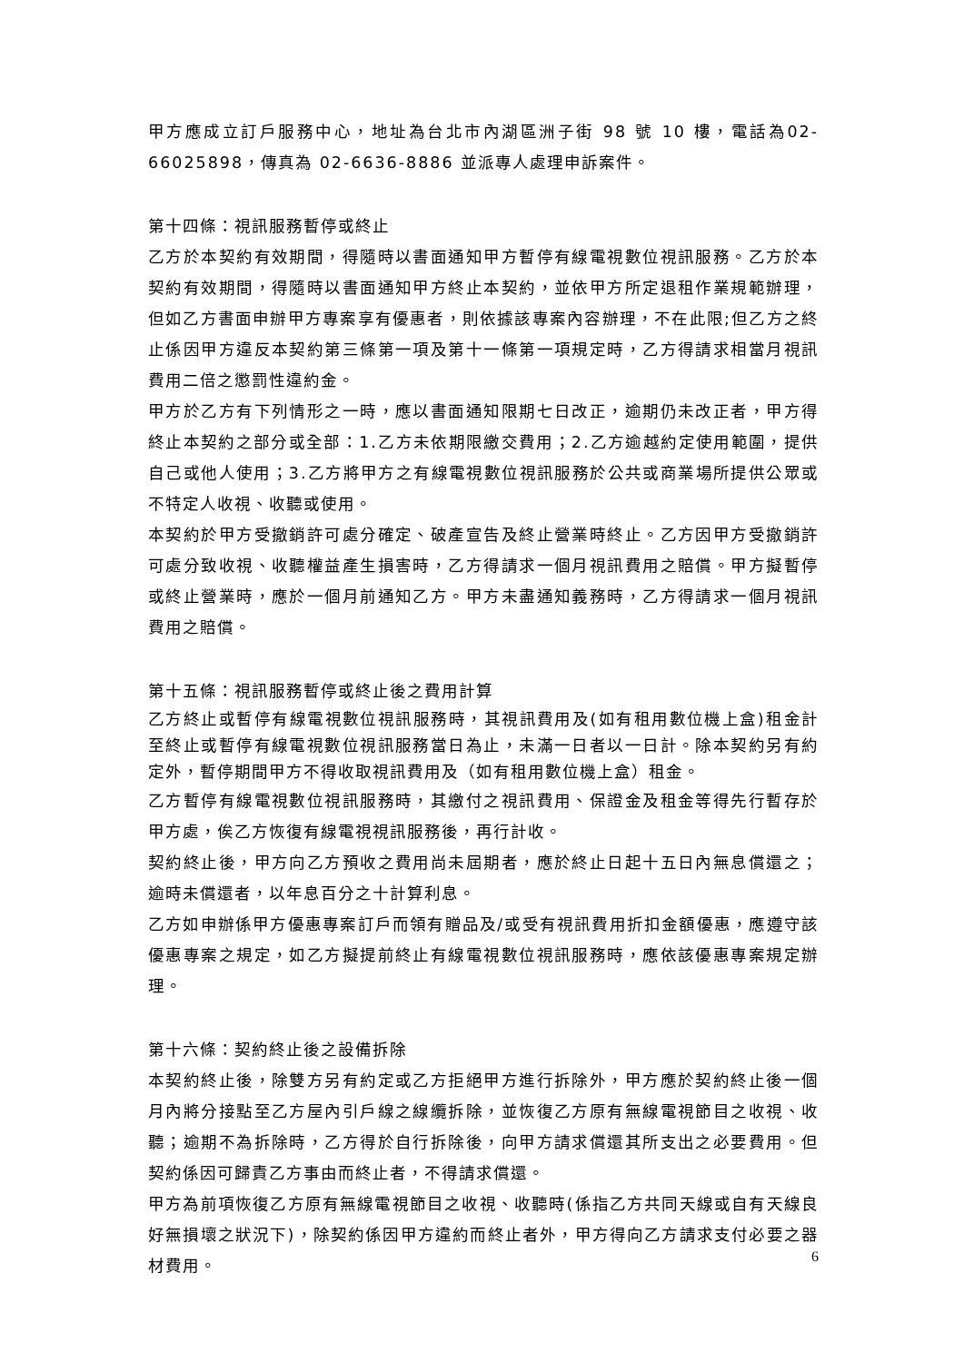甲方應成立訂戶服務中心，地址為台北市內湖區洲子街 98 號 10 樓，電話為02-66025898，傳真為 02-6636-8886 並派專人處理申訴案件。
第十四條：視訊服務暫停或終止
乙方於本契約有效期間，得隨時以書面通知甲方暫停有線電視數位視訊服務。乙方於本契約有效期間，得隨時以書面通知甲方終止本契約，並依甲方所定退租作業規範辦理，但如乙方書面申辦甲方專案享有優惠者，則依據該專案內容辦理，不在此限;但乙方之終止係因甲方違反本契約第三條第一項及第十一條第一項規定時，乙方得請求相當月視訊費用二倍之懲罰性違約金。
甲方於乙方有下列情形之一時，應以書面通知限期七日改正，逾期仍未改正者，甲方得終止本契約之部分或全部：1.乙方未依期限繳交費用；2.乙方逾越約定使用範圍，提供自己或他人使用；3.乙方將甲方之有線電視數位視訊服務於公共或商業場所提供公眾或不特定人收視、收聽或使用。
本契約於甲方受撤銷許可處分確定、破產宣告及終止營業時終止。乙方因甲方受撤銷許可處分致收視、收聽權益產生損害時，乙方得請求一個月視訊費用之賠償。甲方擬暫停或終止營業時，應於一個月前通知乙方。甲方未盡通知義務時，乙方得請求一個月視訊費用之賠償。
第十五條：視訊服務暫停或終止後之費用計算
乙方終止或暫停有線電視數位視訊服務時，其視訊費用及(如有租用數位機上盒)租金計至終止或暫停有線電視數位視訊服務當日為止，未滿一日者以一日計。除本契約另有約定外，暫停期間甲方不得收取視訊費用及（如有租用數位機上盒）租金。
乙方暫停有線電視數位視訊服務時，其繳付之視訊費用、保證金及租金等得先行暫存於甲方處，俟乙方恢復有線電視視訊服務後，再行計收。
契約終止後，甲方向乙方預收之費用尚未屆期者，應於終止日起十五日內無息償還之；逾時未償還者，以年息百分之十計算利息。
乙方如申辦係甲方優惠專案訂戶而領有贈品及/或受有視訊費用折扣金額優惠，應遵守該優惠專案之規定，如乙方擬提前終止有線電視數位視訊服務時，應依該優惠專案規定辦理。
第十六條：契約終止後之設備拆除
本契約終止後，除雙方另有約定或乙方拒絕甲方進行拆除外，甲方應於契約終止後一個月內將分接點至乙方屋內引戶線之線纜拆除，並恢復乙方原有無線電視節目之收視、收聽；逾期不為拆除時，乙方得於自行拆除後，向甲方請求償還其所支出之必要費用。但契約係因可歸責乙方事由而終止者，不得請求償還。
甲方為前項恢復乙方原有無線電視節目之收視、收聽時(係指乙方共同天線或自有天線良好無損壞之狀況下)，除契約係因甲方違約而終止者外，甲方得向乙方請求支付必要之器材費用。
6